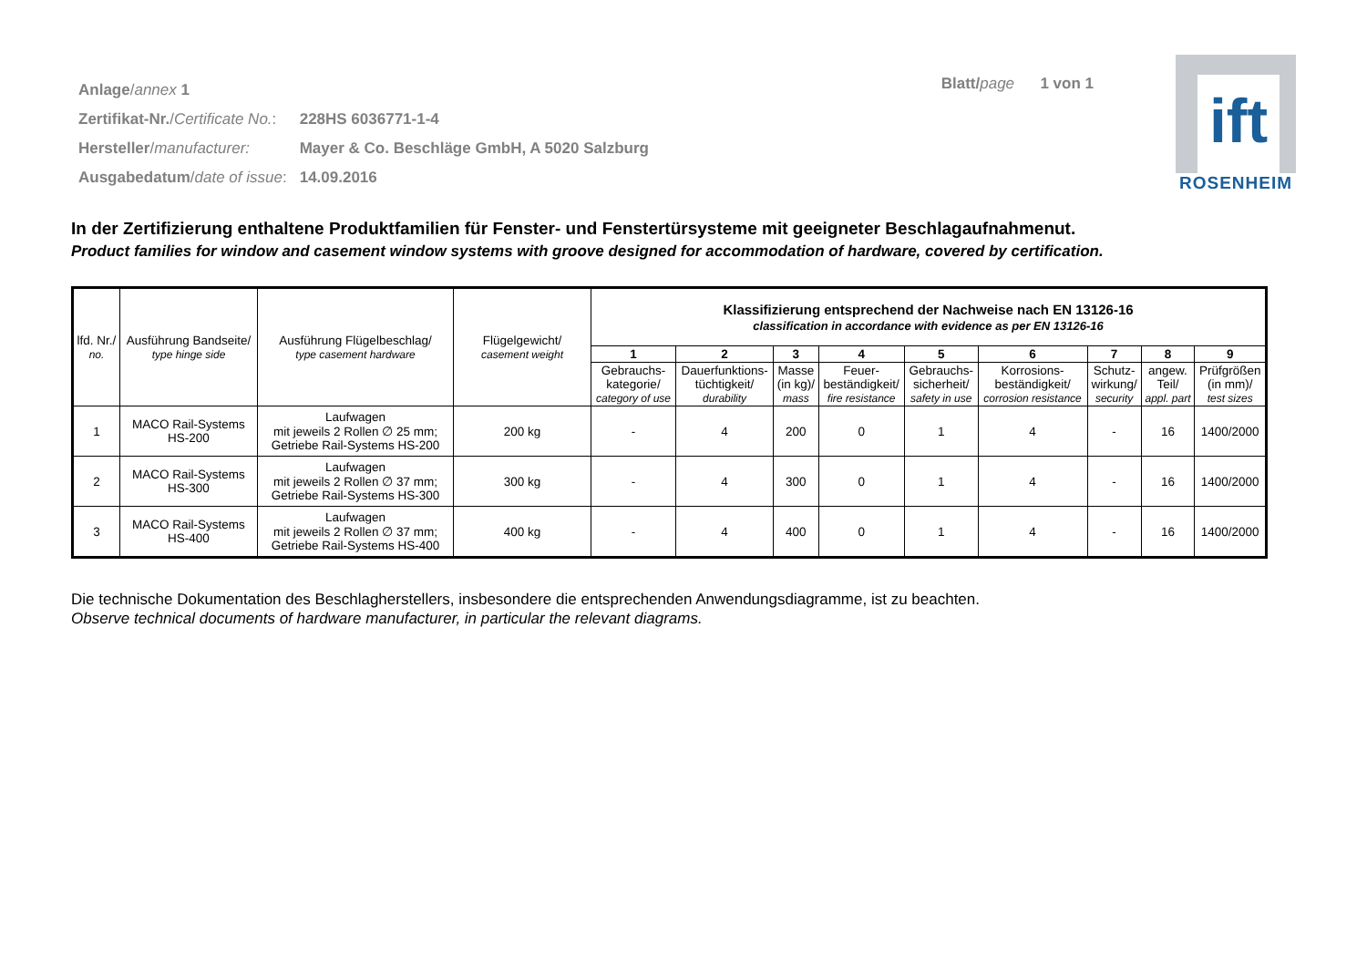| Anlage / annex 1 | |
| Zertifikat-Nr. / Certificate No. : | 228HS 6036771-1-4 |
| Hersteller / manufacturer: | Mayer & Co. Beschläge GmbH, A 5020 Salzburg |
| Ausgabedatum / date of issue : | 14.09.2016 |
Blatt/page 1 von 1
ift
ROSENHEIM
In der Zertifizierung enthaltene Produktfamilien für Fenster- und Fenstertürsysteme mit geeigneter Beschlagaufnahmenut.
Product families for window and casement window systems with groove designed for accommodation of hardware, covered by certification.
| lfd. Nr./ no. | Ausführung Bandseite/ type hinge side | Ausführung Flügelbeschlag/ type casement hardware | Flügelgewicht/ casement weight | Klassifizierung entsprechend der Nachweise nach EN 13126-16 classification in accordance with evidence as per EN 13126-16 | | | | | | | | |
| --- | --- | --- | --- | --- | --- | --- | --- | --- | --- | --- | --- | --- |
| | | | | 1 | 2 | 3 | 4 | 5 | 6 | 7 | 8 | 9 |
| | | | | Gebrauchs- kategorie/ category of use | Dauerfunktions- tüchtigkeit/ durability | Masse (in kg)/ mass | Feuer- beständigkeit/ fire resistance | Gebrauchs- sicherheit/ safety in use | Korrosions- beständigkeit/ corrosion resistance | Schutz- wirkung/ security | angew. Teil/ appl. part | Prüfgrößen (in mm)/ test sizes |
| 1 | MACO Rail-Systems HS-200 | Laufwagen mit jeweils 2 Rollen ∅ 25 mm; Getriebe Rail-Systems HS-200 | 200 kg | - | 4 | 200 | 0 | 1 | 4 | - | 16 | 1400/2000 |
| 2 | MACO Rail-Systems HS-300 | Laufwagen mit jeweils 2 Rollen ∅ 37 mm; Getriebe Rail-Systems HS-300 | 300 kg | - | 4 | 300 | 0 | 1 | 4 | - | 16 | 1400/2000 |
| 3 | MACO Rail-Systems HS-400 | Laufwagen mit jeweils 2 Rollen ∅ 37 mm; Getriebe Rail-Systems HS-400 | 400 kg | - | 4 | 400 | 0 | 1 | 4 | - | 16 | 1400/2000 |
Die technische Dokumentation des Beschlagherstellers, insbesondere die entsprechenden Anwendungsdiagramme, ist zu beachten.
Observe technical documents of hardware manufacturer, in particular the relevant diagrams.